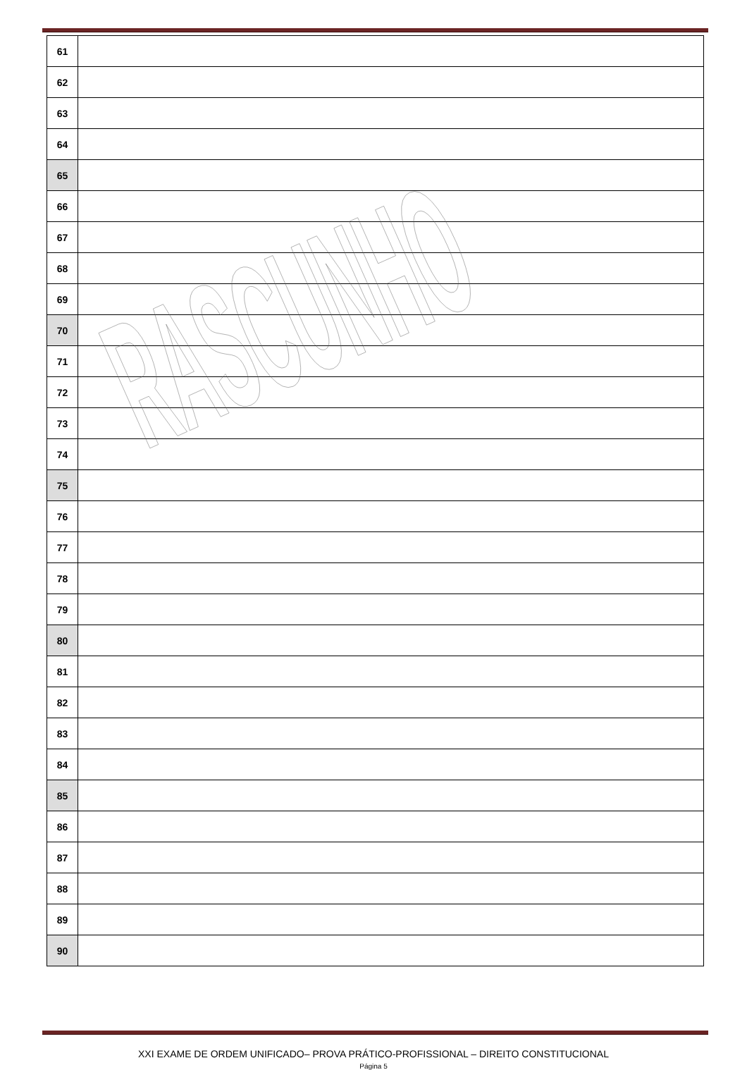| 61 | |
| 62 | |
| 63 | |
| 64 | |
| 65 | |
| 66 | |
| 67 | |
| 68 | |
| 69 | |
| 70 | |
| 71 | |
| 72 | |
| 73 | |
| 74 | |
| 75 | |
| 76 | |
| 77 | |
| 78 | |
| 79 | |
| 80 | |
| 81 | |
| 82 | |
| 83 | |
| 84 | |
| 85 | |
| 86 | |
| 87 | |
| 88 | |
| 89 | |
| 90 | |
RASCUNHO
XXI EXAME DE ORDEM UNIFICADO– PROVA PRÁTICO-PROFISSIONAL – DIREITO CONSTITUCIONAL
Página 5